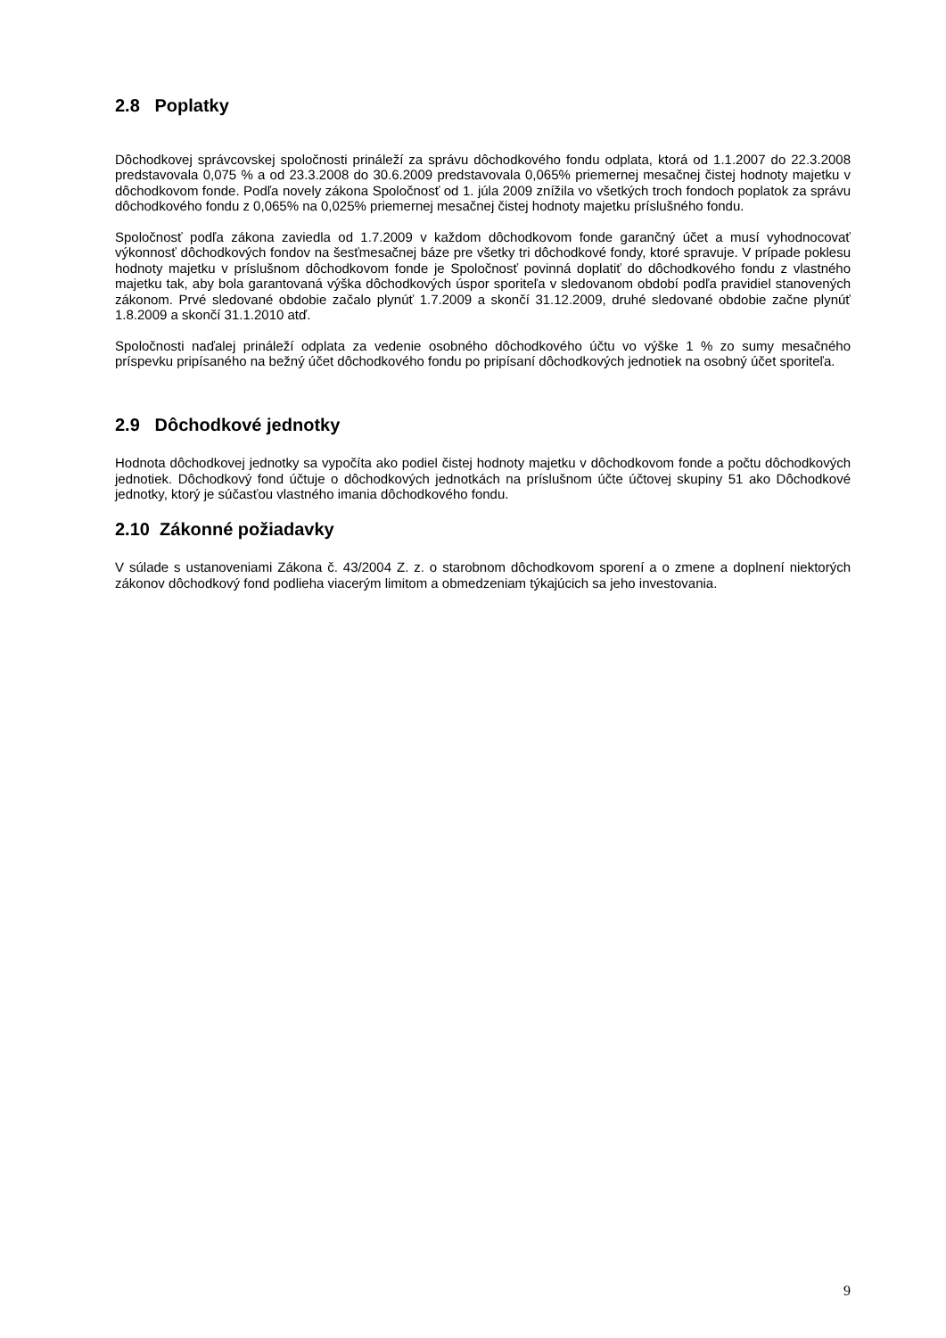2.8 Poplatky
Dôchodkovej správcovskej spoločnosti prináleží za správu dôchodkového fondu odplata, ktorá od 1.1.2007 do 22.3.2008 predstavovala 0,075 % a od 23.3.2008 do 30.6.2009 predstavovala 0,065% priemernej mesačnej čistej hodnoty majetku v dôchodkovom fonde. Podľa novely zákona Spoločnosť od 1. júla 2009 znížila vo všetkých troch fondoch poplatok za správu dôchodkového fondu z 0,065% na 0,025% priemernej mesačnej čistej hodnoty majetku príslušného fondu.
Spoločnosť podľa zákona zaviedla od 1.7.2009 v každom dôchodkovom fonde garančný účet a musí vyhodnocovať výkonnosť dôchodkových fondov na šesťmesačnej báze pre všetky tri dôchodkové fondy, ktoré spravuje. V prípade poklesu hodnoty majetku v príslušnom dôchodkovom fonde je Spoločnosť povinná doplatiť do dôchodkového fondu z vlastného majetku tak, aby bola garantovaná výška dôchodkových úspor sporiteľa v sledovanom období podľa pravidiel stanovených zákonom. Prvé sledované obdobie začalo plynúť 1.7.2009 a skončí 31.12.2009, druhé sledované obdobie začne plynúť 1.8.2009 a skončí 31.1.2010 atď.
Spoločnosti naďalej prináleží odplata za vedenie osobného dôchodkového účtu vo výške 1 % zo sumy mesačného príspevku pripísaného na bežný účet dôchodkového fondu po pripísaní dôchodkových jednotiek na osobný účet sporiteľa.
2.9 Dôchodkové jednotky
Hodnota dôchodkovej jednotky sa vypočíta ako podiel čistej hodnoty majetku v dôchodkovom fonde a počtu dôchodkových jednotiek. Dôchodkový fond účtuje o dôchodkových jednotkách na príslušnom účte účtovej skupiny 51 ako Dôchodkové jednotky, ktorý je súčasťou vlastného imania dôchodkového fondu.
2.10 Zákonné požiadavky
V súlade s ustanoveniami Zákona č. 43/2004 Z. z. o starobnom dôchodkovom sporení a o zmene a doplnení niektorých zákonov dôchodkový fond podlieha viacerým limitom a obmedzeniam týkajúcich sa jeho investovania.
9